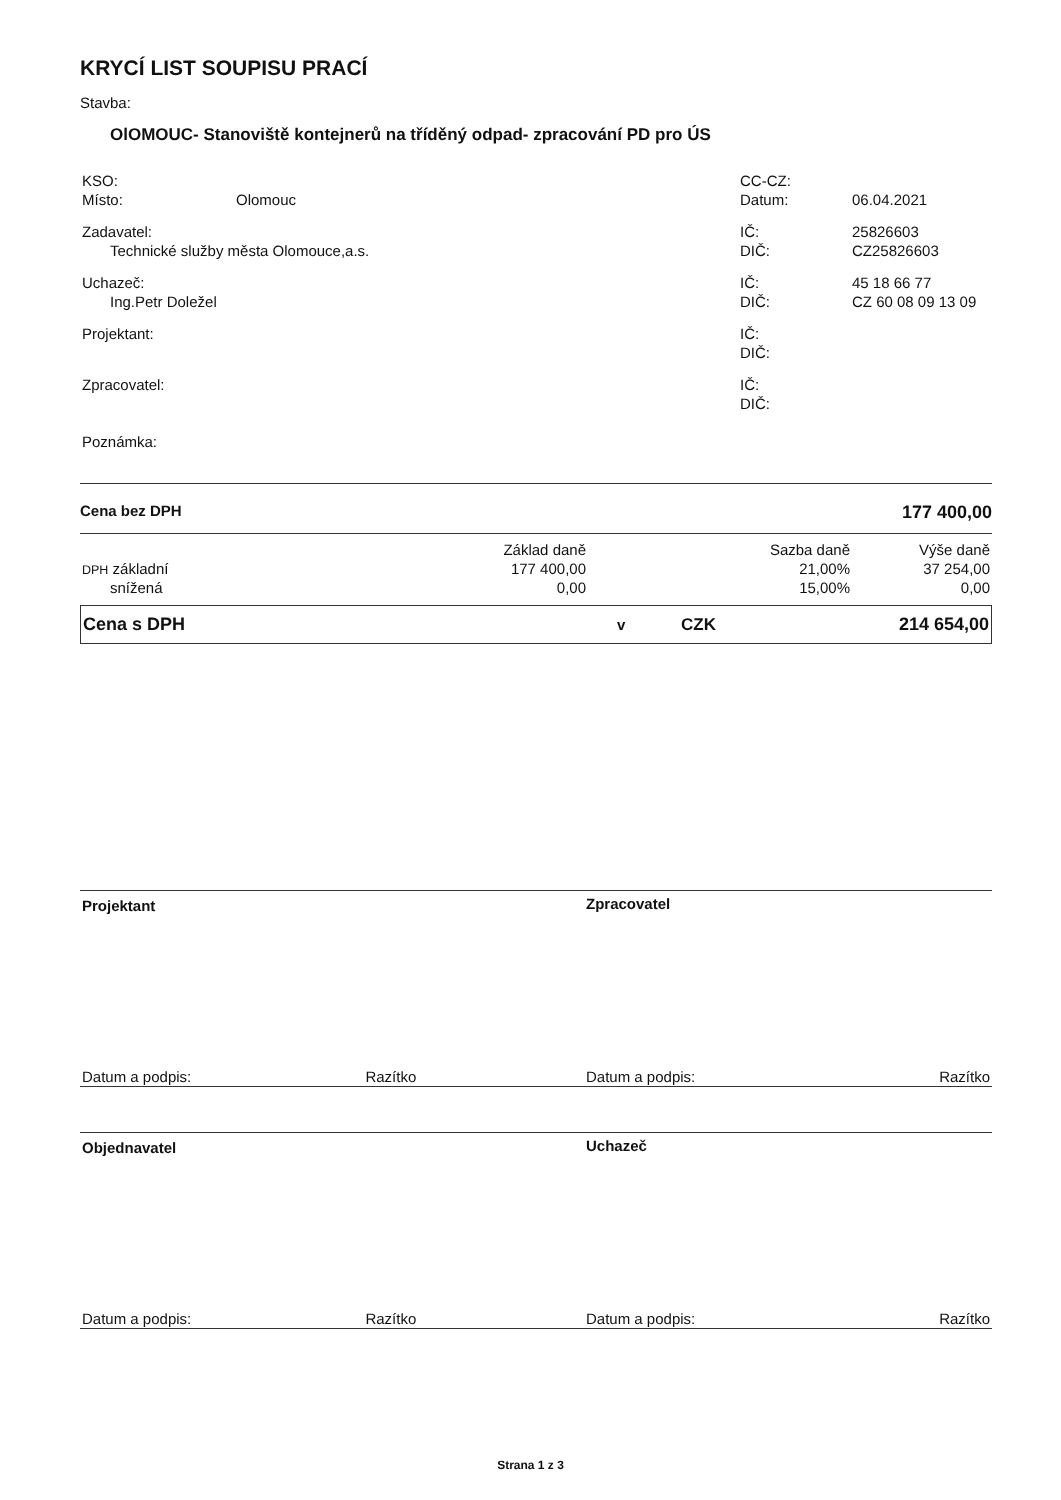KRYCÍ LIST SOUPISU PRACÍ
Stavba:
OlOMOUC- Stanoviště kontejnerů na tříděný odpad- zpracování PD pro ÚS
| KSO: | | CC-CZ: | |
| Místo: | Olomouc | Datum: | 06.04.2021 |
| Zadavatel: | | IČ: | 25826603 |
| Technické služby města Olomouce,a.s. | | DIČ: | CZ25826603 |
| Uchazeč: | | IČ: | 45 18 66 77 |
| Ing.Petr Doležel | | DIČ: | CZ 60 08 09 13 09 |
| Projektant: | | IČ: | |
| | | DIČ: | |
| Zpracovatel: | | IČ: | |
| | | DIČ: | |
| Poznámka: | | | |
Cena bez DPH 177 400,00
| | Základ daně | Sazba daně | Výše daně |
| DPH základní | 177 400,00 | 21,00% | 37 254,00 |
| snížená | 0,00 | 15,00% | 0,00 |
| Cena s DPH | v | CZK | 214 654,00 |
| Projektant | Zpracovatel |
| Datum a podpis: Razítko | Datum a podpis: Razítko |
| Objednavatel | Uchazeč |
| Datum a podpis: Razítko | Datum a podpis: Razítko |
Strana 1 z 3